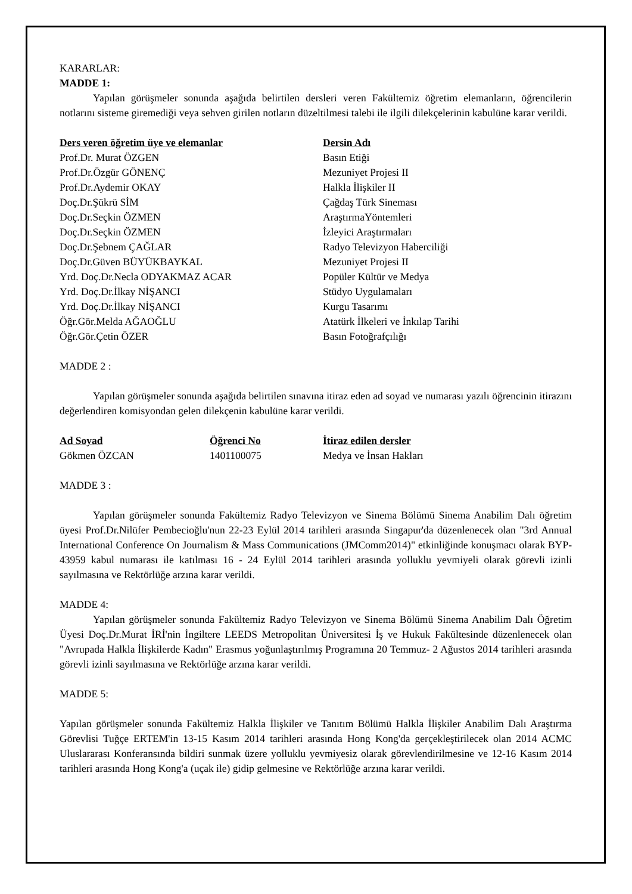KARARLAR:
MADDE 1:
Yapılan görüşmeler sonunda aşağıda belirtilen dersleri veren Fakültemiz öğretim elemanların, öğrencilerin notlarını sisteme giremediği veya sehven girilen notların düzeltilmesi talebi ile ilgili dilekçelerinin kabulüne karar verildi.
| Ders veren öğretim üye ve elemanlar | Dersin Adı |
| --- | --- |
| Prof.Dr. Murat ÖZGEN | Basın Etiği |
| Prof.Dr.Özgür GÖNENÇ | Mezuniyet Projesi II |
| Prof.Dr.Aydemir OKAY | Halkla İlişkiler II |
| Doç.Dr.Şükrü SİM | Çağdaş Türk Sineması |
| Doç.Dr.Seçkin ÖZMEN | AraştırmaYöntemleri |
| Doç.Dr.Seçkin ÖZMEN | İzleyici Araştırmaları |
| Doç.Dr.Şebnem ÇAĞLAR | Radyo Televizyon Haberciliği |
| Doç.Dr.Güven BÜYÜKBAYKAL | Mezuniyet Projesi II |
| Yrd. Doç.Dr.Necla ODYAKMAZ ACAR | Popüler Kültür ve Medya |
| Yrd. Doç.Dr.İlkay NİŞANCI | Stüdyo Uygulamaları |
| Yrd. Doç.Dr.İlkay NİŞANCI | Kurgu Tasarımı |
| Öğr.Gör.Melda AĞAOĞLU | Atatürk İlkeleri ve İnkılap Tarihi |
| Öğr.Gör.Çetin ÖZER | Basın Fotoğrafçılığı |
MADDE 2 :
Yapılan görüşmeler sonunda aşağıda belirtilen sınavına itiraz eden ad soyad ve numarası yazılı öğrencinin itirazını değerlendiren komisyondan gelen dilekçenin kabulüne karar verildi.
| Ad Soyad | Öğrenci No | İtiraz edilen dersler |
| --- | --- | --- |
| Gökmen ÖZCAN | 1401100075 | Medya ve İnsan Hakları |
MADDE 3 :
Yapılan görüşmeler sonunda Fakültemiz Radyo Televizyon ve Sinema Bölümü Sinema Anabilim Dalı öğretim üyesi Prof.Dr.Nilüfer Pembecioğlu'nun 22-23 Eylül 2014 tarihleri arasında Singapur'da düzenlenecek olan "3rd Annual International Conference On Journalism & Mass Communications (JMComm2014)" etkinliğinde konuşmacı olarak BYP-43959 kabul numarası ile katılması 16 - 24 Eylül 2014 tarihleri arasında yolluklu yevmiyeli olarak görevli izinli sayılmasına ve Rektörlüğe arzına karar verildi.
MADDE 4:
Yapılan görüşmeler sonunda Fakültemiz Radyo Televizyon ve Sinema Bölümü Sinema Anabilim Dalı Öğretim Üyesi Doç.Dr.Murat İRİ'nin İngiltere LEEDS Metropolitan Üniversitesi İş ve Hukuk Fakültesinde düzenlenecek olan "Avrupada Halkla İlişkilerde Kadın" Erasmus yoğunlaştırılmış Programına 20 Temmuz- 2 Ağustos 2014 tarihleri arasında görevli izinli sayılmasına ve Rektörlüğe arzına karar verildi.
MADDE 5:
Yapılan görüşmeler sonunda Fakültemiz Halkla İlişkiler ve Tanıtım Bölümü Halkla İlişkiler Anabilim Dalı Araştırma Görevlisi Tuğçe ERTEM'in 13-15 Kasım 2014 tarihleri arasında Hong Kong'da gerçekleştirilecek olan 2014 ACMC Uluslararası Konferansında bildiri sunmak üzere yolluklu yevmiyesiz olarak görevlendirilmesine ve 12-16 Kasım 2014 tarihleri arasında Hong Kong'a (uçak ile) gidip gelmesine ve Rektörlüğe arzına karar verildi.